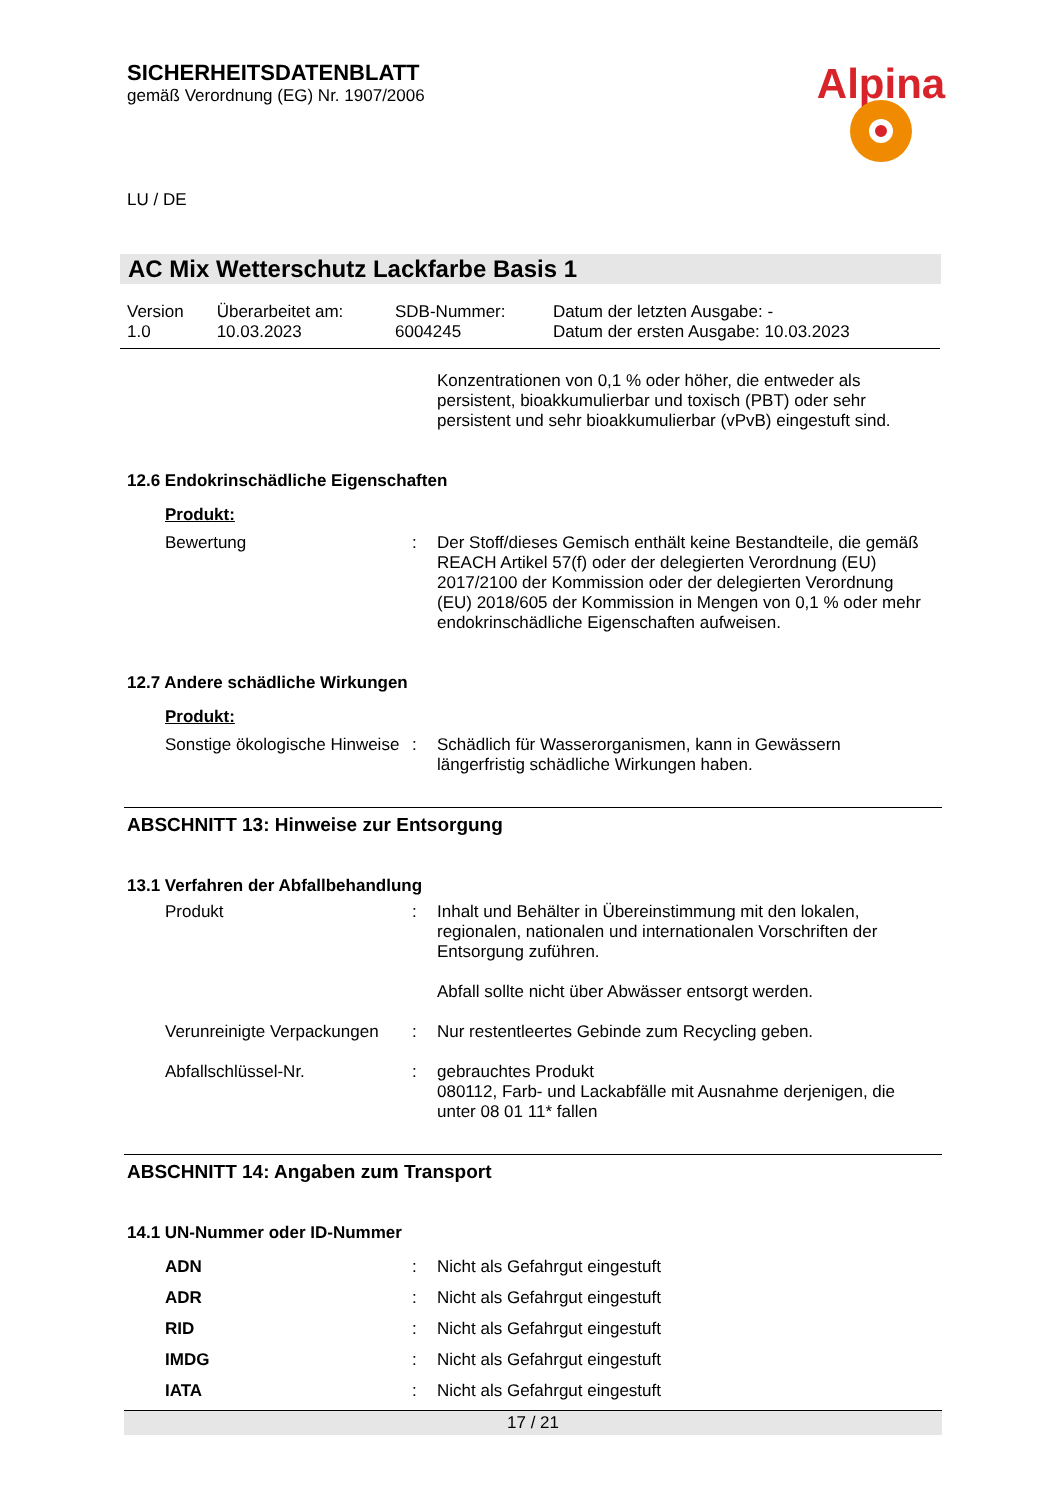SICHERHEITSDATENBLATT
gemäß Verordnung (EG) Nr. 1907/2006
Alpina
LU / DE
AC Mix Wetterschutz Lackfarbe Basis 1
| Version 1.0 | Überarbeitet am: 10.03.2023 | SDB-Nummer: 6004245 | Datum der letzten Ausgabe: - Datum der ersten Ausgabe: 10.03.2023 |
Konzentrationen von 0,1 % oder höher, die entweder als persistent, bioakkumulierbar und toxisch (PBT) oder sehr persistent und sehr bioakkumulierbar (vPvB) eingestuft sind.
12.6 Endokrinschädliche Eigenschaften
Produkt:
| Bewertung | : | Der Stoff/dieses Gemisch enthält keine Bestandteile, die gemäß REACH Artikel 57(f) oder der delegierten Verordnung (EU) 2017/2100 der Kommission oder der delegierten Verordnung (EU) 2018/605 der Kommission in Mengen von 0,1 % oder mehr endokrinschädliche Eigenschaften aufweisen. |
12.7 Andere schädliche Wirkungen
Produkt:
| Sonstige ökologische Hinweise | : | Schädlich für Wasserorganismen, kann in Gewässern längerfristig schädliche Wirkungen haben. |
ABSCHNITT 13: Hinweise zur Entsorgung
13.1 Verfahren der Abfallbehandlung
| Produkt | : | Inhalt und Behälter in Übereinstimmung mit den lokalen, regionalen, nationalen und internationalen Vorschriften der Entsorgung zuführen. Abfall sollte nicht über Abwässer entsorgt werden. |
| Verunreinigte Verpackungen | : | Nur restentleertes Gebinde zum Recycling geben. |
| Abfallschlüssel-Nr. | : | gebrauchtes Produkt 080112, Farb- und Lackabfälle mit Ausnahme derjenigen, die unter 08 01 11* fallen |
ABSCHNITT 14: Angaben zum Transport
14.1 UN-Nummer oder ID-Nummer
| ADN | : | Nicht als Gefahrgut eingestuft |
| ADR | : | Nicht als Gefahrgut eingestuft |
| RID | : | Nicht als Gefahrgut eingestuft |
| IMDG | : | Nicht als Gefahrgut eingestuft |
| IATA | : | Nicht als Gefahrgut eingestuft |
17 / 21